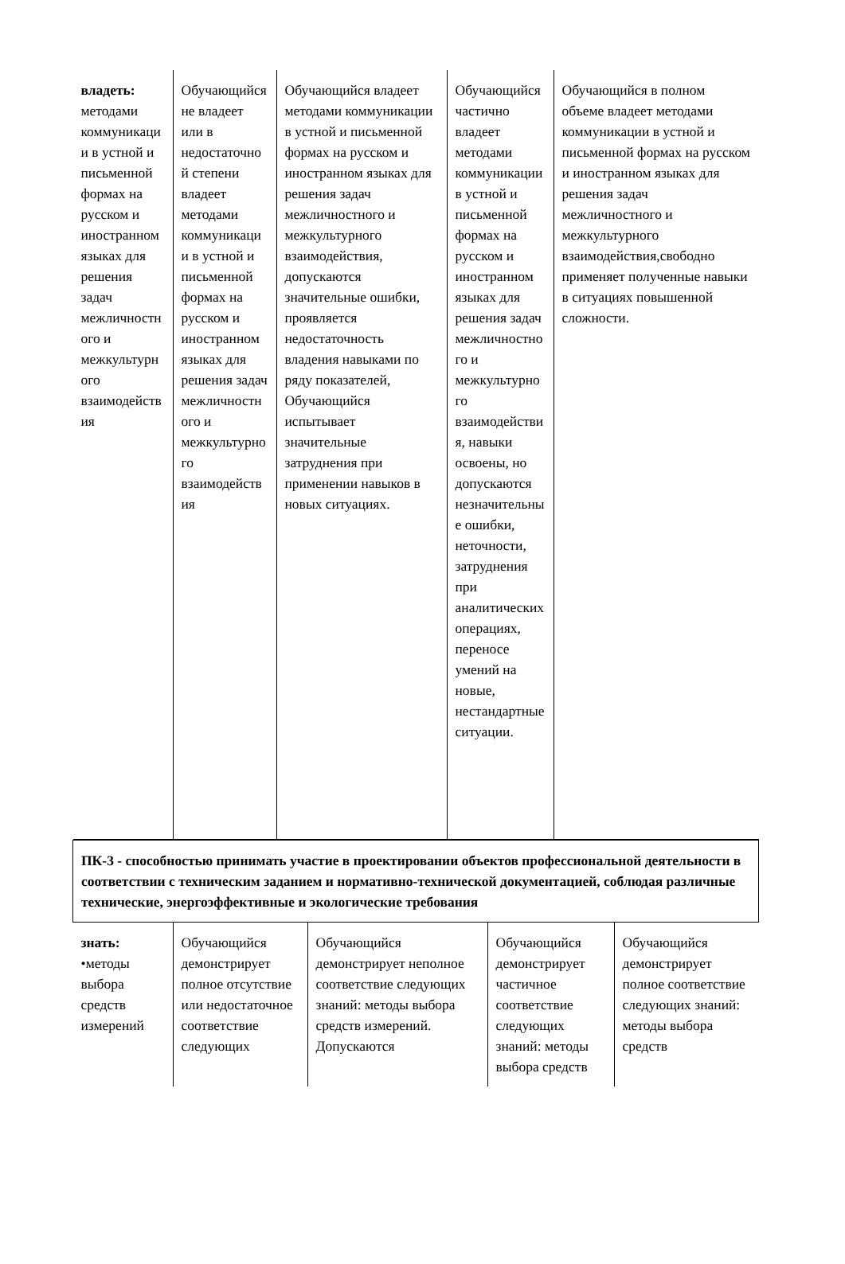| / владеть: методами коммуникации в устной и письменной формах на русском и иностранном языках для решения задач межличностного и межкультурного взаимодействия / Обучающийся не владеет или в недостаточной степени владеет методами коммуникации в устной и письменной формах на русском и иностранном языках для решения задач межличностного и межкультурного взаимодействия / Обучающийся владеет методами коммуникации в устной и письменной формах на русском и иностранном языках для решения задач межличностного и межкультурного взаимодействия, допускаются значительные ошибки, проявляется недостаточность владения навыками по ряду показателей, Обучающийся испытывает значительные затруднения при применении навыков в новых ситуациях. / Обучающийся частично владеет методами коммуникации в устной и письменной формах на русском и иностранном языках для решения задач межличностного и межкультурного взаимодействия, навыки освоены, но допускаются незначительные ошибки, неточности, затруднения при аналитических операциях, переносе умений на новые, нестандартные ситуации. / Обучающийся в полном объеме владеет методами коммуникации в устной и письменной формах на русском и иностранном языках для решения задач межличностного и межкультурного взаимодействия,свободно применяет полученные навыки в ситуациях повышенной сложности. / |
| ПК-3 - способностью принимать участие в проектировании объектов профессиональной деятельности в соответствии с техническим заданием и нормативно-технической документацией, соблюдая различные технические, энергоэффективные и экологические требования |
| / знать: •методы выбора средств измерений / Обучающийся демонстрирует полное отсутствие или недостаточное соответствие следующих / Обучающийся демонстрирует неполное соответствие следующих знаний: методы выбора средств измерений. Допускаются / Обучающийся демонстрирует частичное соответствие следующих знаний: методы выбора средств / Обучающийся демонстрирует полное соответствие следующих знаний: методы выбора средств / |